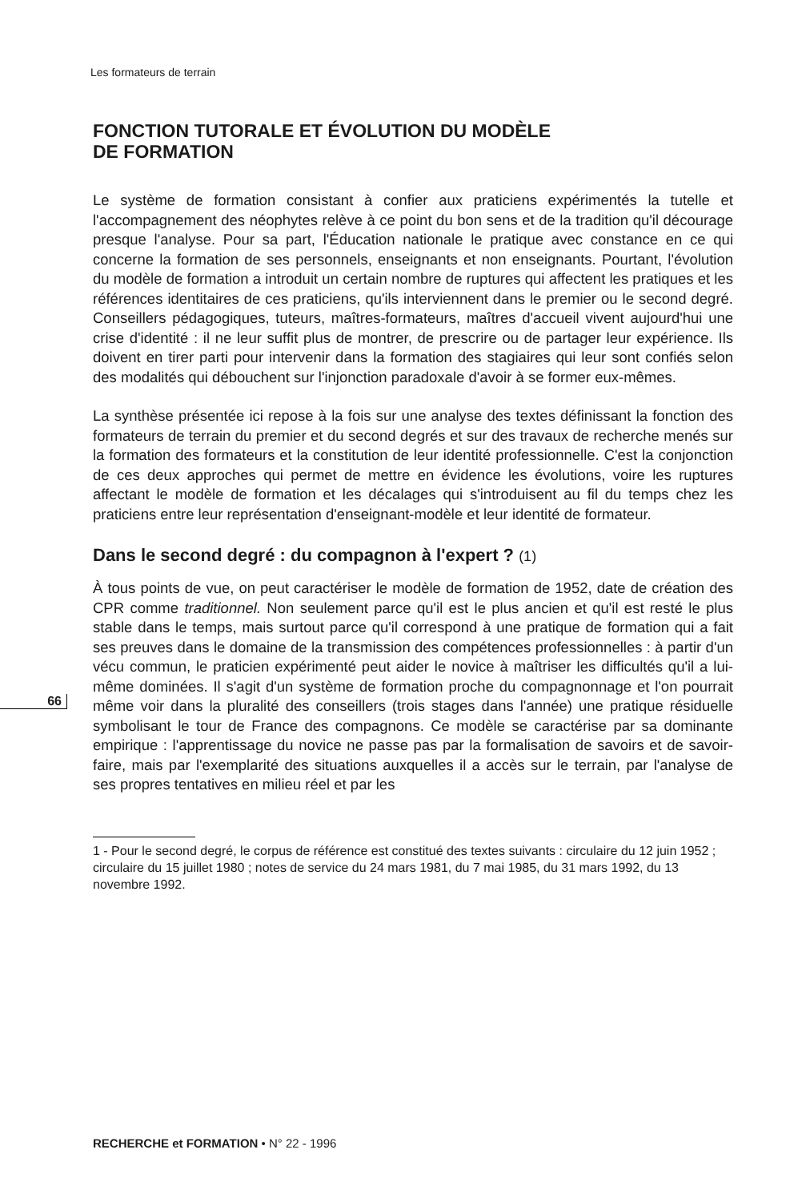Les formateurs de terrain
66
FONCTION TUTORALE ET ÉVOLUTION DU MODÈLE
DE FORMATION
Le système de formation consistant à confier aux praticiens expérimentés la tutelle et l'accompagnement des néophytes relève à ce point du bon sens et de la tradition qu'il décourage presque l'analyse. Pour sa part, l'Éducation nationale le pratique avec constance en ce qui concerne la formation de ses personnels, enseignants et non enseignants. Pourtant, l'évolution du modèle de formation a introduit un certain nombre de ruptures qui affectent les pratiques et les références identitaires de ces praticiens, qu'ils interviennent dans le premier ou le second degré. Conseillers pédagogiques, tuteurs, maîtres-formateurs, maîtres d'accueil vivent aujourd'hui une crise d'identité : il ne leur suffit plus de montrer, de prescrire ou de partager leur expérience. Ils doivent en tirer parti pour intervenir dans la formation des stagiaires qui leur sont confiés selon des modalités qui débouchent sur l'injonction paradoxale d'avoir à se former eux-mêmes.
La synthèse présentée ici repose à la fois sur une analyse des textes définissant la fonction des formateurs de terrain du premier et du second degrés et sur des travaux de recherche menés sur la formation des formateurs et la constitution de leur identité professionnelle. C'est la conjonction de ces deux approches qui permet de mettre en évidence les évolutions, voire les ruptures affectant le modèle de formation et les décalages qui s'introduisent au fil du temps chez les praticiens entre leur représentation d'enseignant-modèle et leur identité de formateur.
Dans le second degré : du compagnon à l'expert ? (1)
À tous points de vue, on peut caractériser le modèle de formation de 1952, date de création des CPR comme traditionnel. Non seulement parce qu'il est le plus ancien et qu'il est resté le plus stable dans le temps, mais surtout parce qu'il correspond à une pratique de formation qui a fait ses preuves dans le domaine de la transmission des compétences professionnelles : à partir d'un vécu commun, le praticien expérimenté peut aider le novice à maîtriser les difficultés qu'il a lui-même dominées. Il s'agit d'un système de formation proche du compagnonnage et l'on pourrait même voir dans la pluralité des conseillers (trois stages dans l'année) une pratique résiduelle symbolisant le tour de France des compagnons. Ce modèle se caractérise par sa dominante empirique : l'apprentissage du novice ne passe pas par la formalisation de savoirs et de savoir-faire, mais par l'exemplarité des situations auxquelles il a accès sur le terrain, par l'analyse de ses propres tentatives en milieu réel et par les
1 - Pour le second degré, le corpus de référence est constitué des textes suivants : circulaire du 12 juin 1952 ; circulaire du 15 juillet 1980 ; notes de service du 24 mars 1981, du 7 mai 1985, du 31 mars 1992, du 13 novembre 1992.
RECHERCHE et FORMATION • N° 22 - 1996